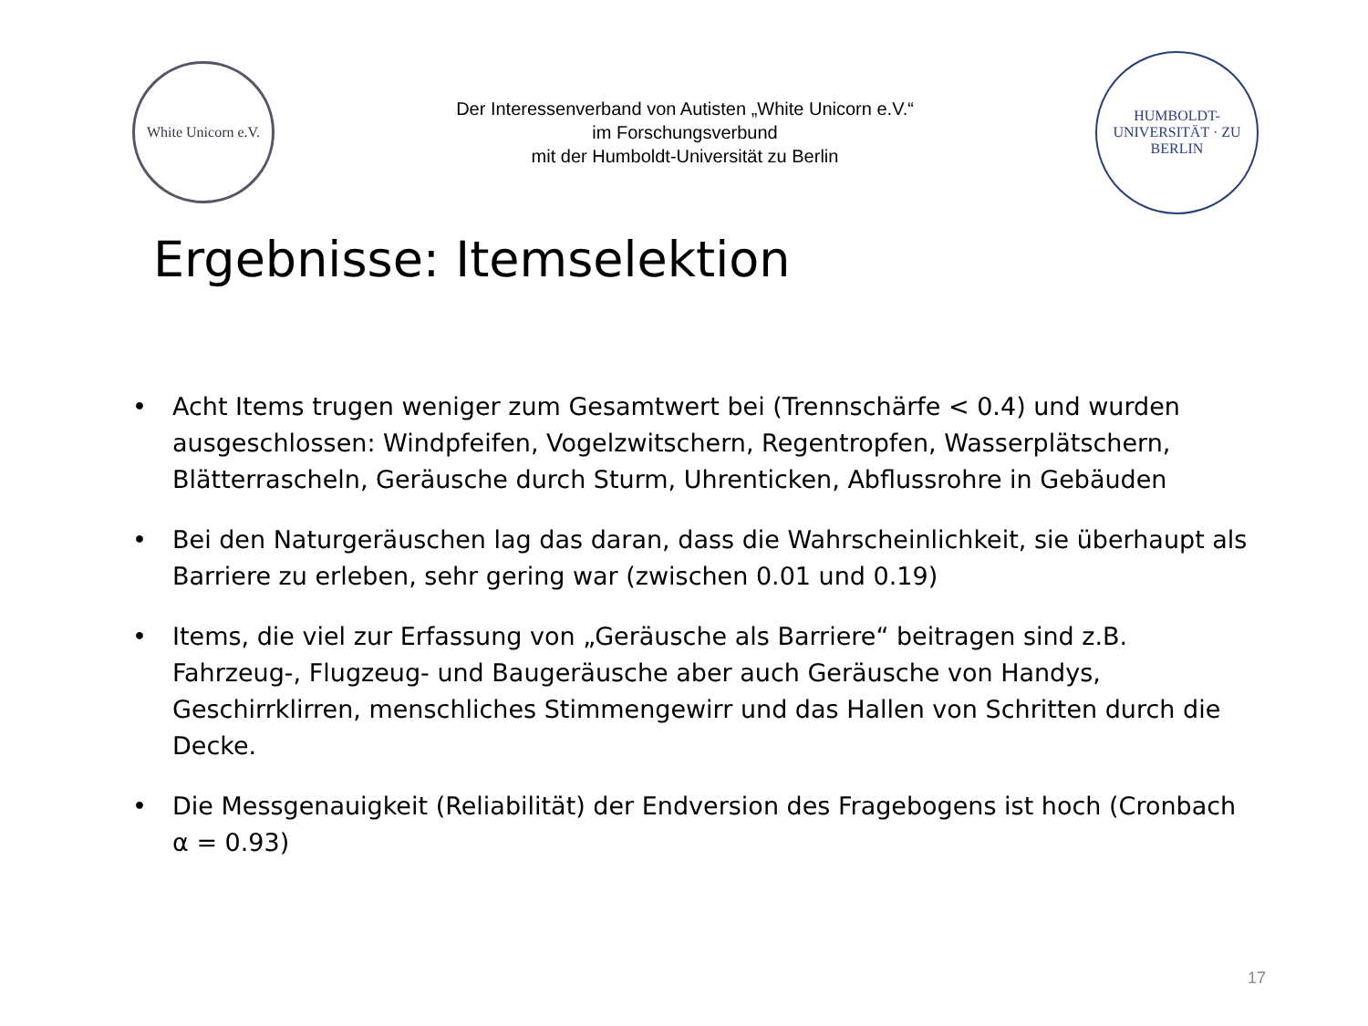White Unicorn e.V.
Der Interessenverband von Autisten „White Unicorn e.V.“
im Forschungsverbund
mit der Humboldt-Universität zu Berlin
HUMBOLDT-UNIVERSITÄT · ZU BERLIN
Ergebnisse: Itemselektion
• Acht Items trugen weniger zum Gesamtwert bei (Trennschärfe < 0.4) und wurden ausgeschlossen: Windpfeifen, Vogelzwitschern, Regentropfen, Wasserplätschern, Blätterrascheln, Geräusche durch Sturm, Uhrenticken, Abflussrohre in Gebäuden
• Bei den Naturgeräuschen lag das daran, dass die Wahrscheinlichkeit, sie überhaupt als Barriere zu erleben, sehr gering war (zwischen 0.01 und 0.19)
• Items, die viel zur Erfassung von „Geräusche als Barriere“ beitragen sind z.B. Fahrzeug-, Flugzeug- und Baugeräusche aber auch Geräusche von Handys, Geschirrklirren, menschliches Stimmengewirr und das Hallen von Schritten durch die Decke.
• Die Messgenauigkeit (Reliabilität) der Endversion des Fragebogens ist hoch (Cronbach α = 0.93)
17